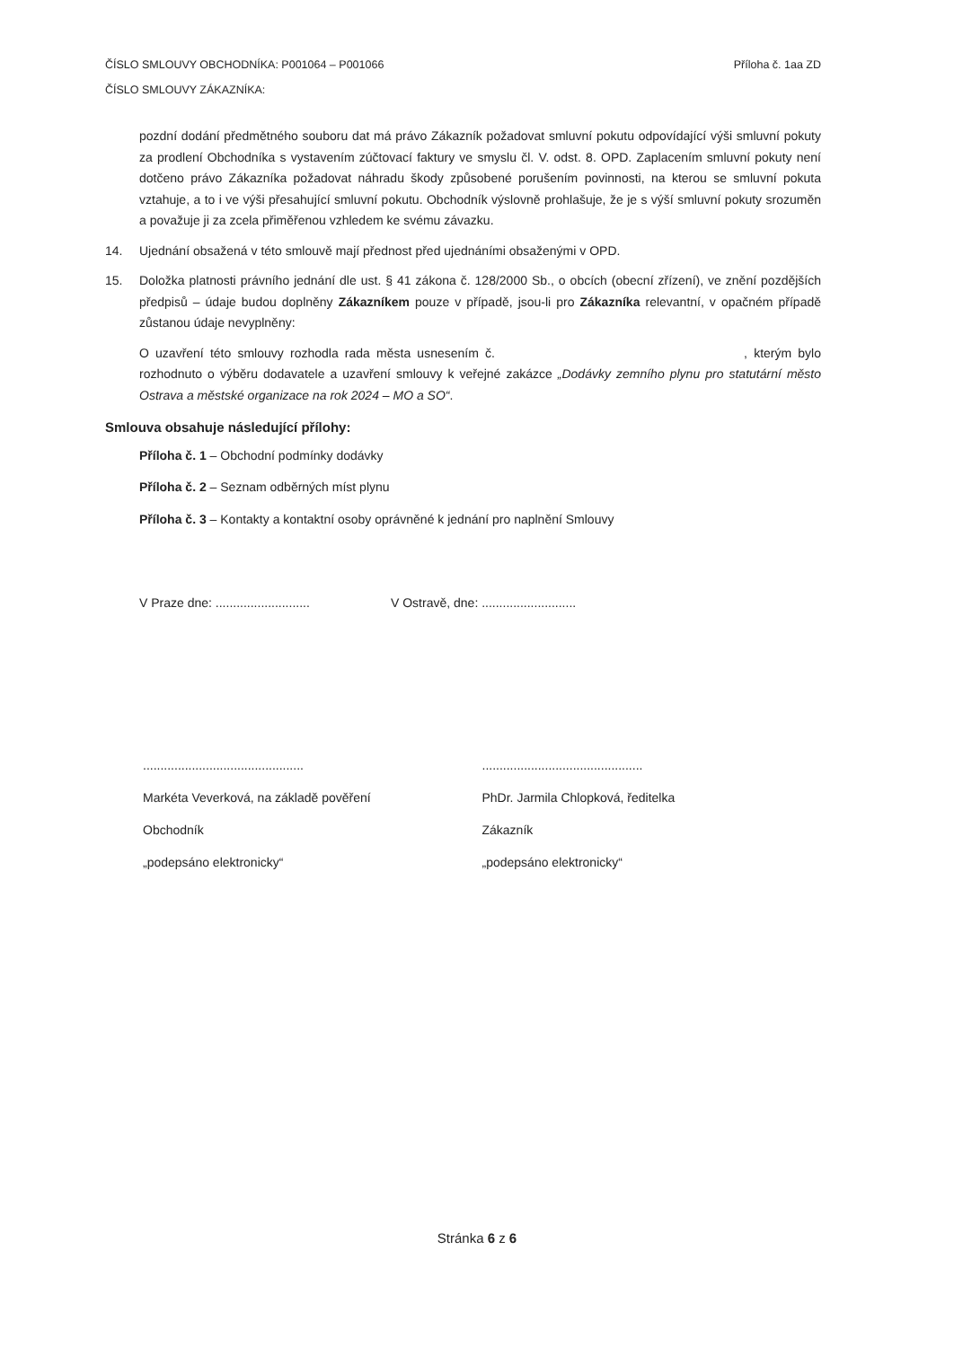Příloha č. 1aa ZD ČÍSLO SMLOUVY OBCHODNÍKA: P001064 – P001066
ČÍSLO SMLOUVY ZÁKAZNÍKA:
pozdní dodání předmětného souboru dat má právo Zákazník požadovat smluvní pokutu odpovídající výši smluvní pokuty za prodlení Obchodníka s vystavením zúčtovací faktury ve smyslu čl. V. odst. 8. OPD. Zaplacením smluvní pokuty není dotčeno právo Zákazníka požadovat náhradu škody způsobené porušením povinnosti, na kterou se smluvní pokuta vztahuje, a to i ve výši přesahující smluvní pokutu. Obchodník výslovně prohlašuje, že je s výší smluvní pokuty srozuměn a považuje ji za zcela přiměřenou vzhledem ke svému závazku.
14. Ujednání obsažená v této smlouvě mají přednost před ujednáními obsaženými v OPD.
15. Doložka platnosti právního jednání dle ust. § 41 zákona č. 128/2000 Sb., o obcích (obecní zřízení), ve znění pozdějších předpisů – údaje budou doplněny Zákazníkem pouze v případě, jsou-li pro Zákazníka relevantní, v opačném případě zůstanou údaje nevyplněny:
O uzavření této smlouvy rozhodla rada města usnesením č. , kterým bylo rozhodnuto o výběru dodavatele a uzavření smlouvy k veřejné zakázce „Dodávky zemního plynu pro statutární město Ostrava a městské organizace na rok 2024 – MO a SO“.
Smlouva obsahuje následující přílohy:
Příloha č. 1 – Obchodní podmínky dodávky
Příloha č. 2 – Seznam odběrných míst plynu
Příloha č. 3 – Kontakty a kontaktní osoby oprávněné k jednání pro naplnění Smlouvy
V Praze dne: ...........................
V Ostravě, dne: ...........................
..............................................
Markéta Veverková, na základě pověření
Obchodník
„podepsáno elektronicky“
..............................................
PhDr. Jarmila Chlopková, ředitelka
Zákazník
„podepsáno elektronicky“
Stránka 6 z 6